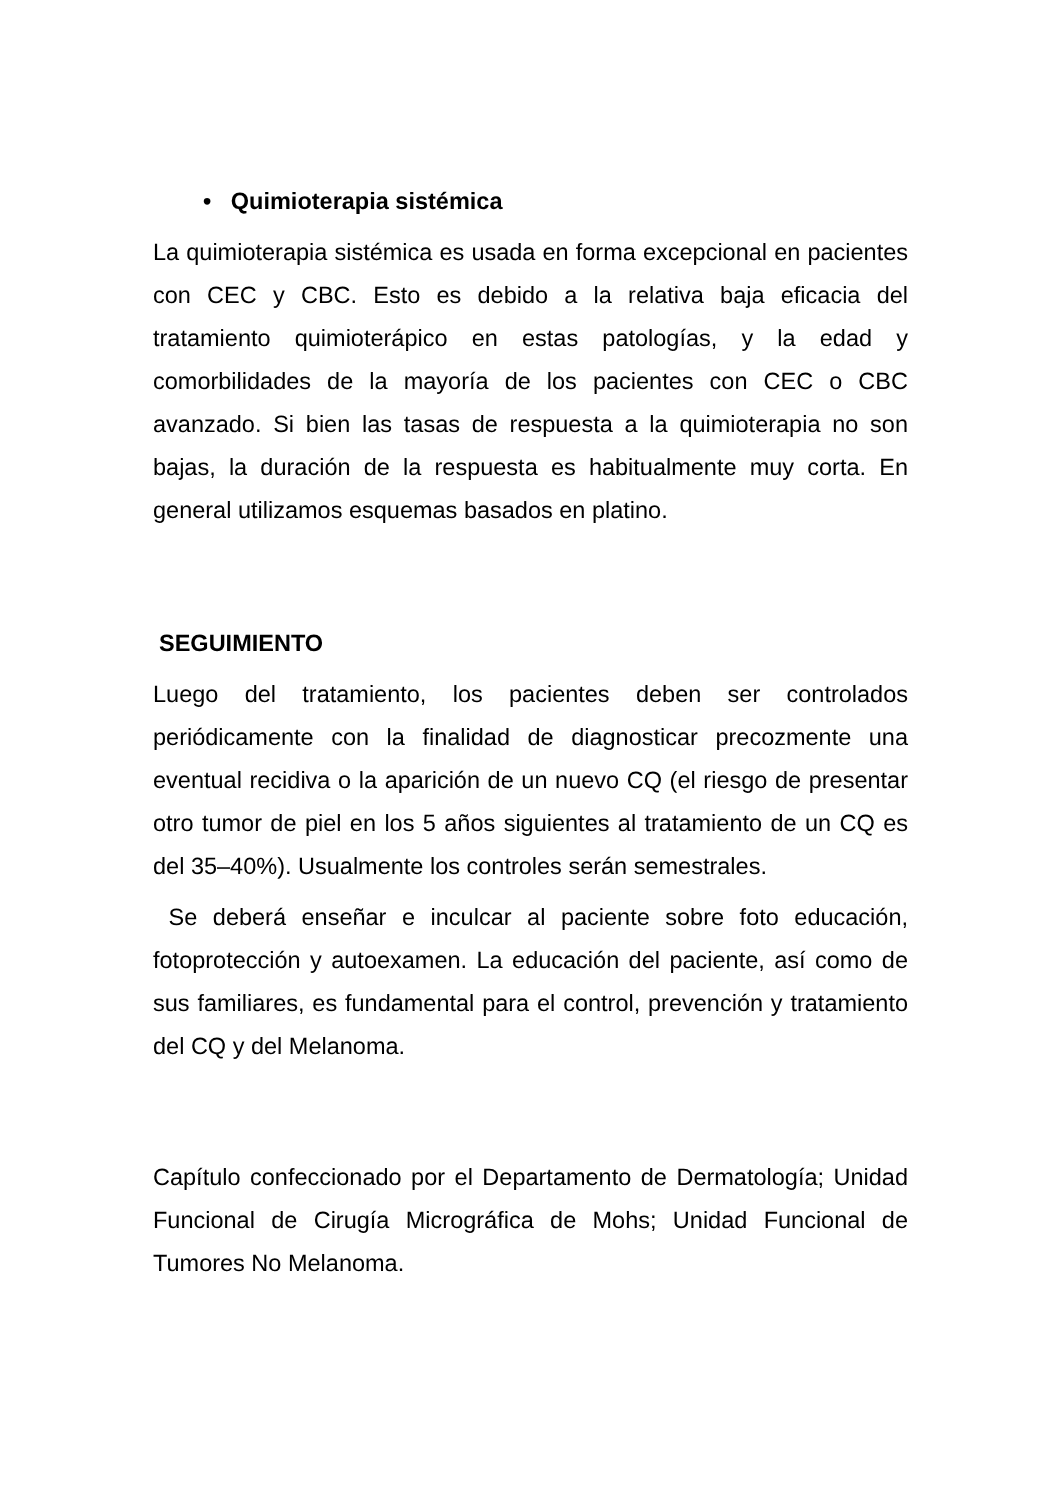• Quimioterapia sistémica
La quimioterapia sistémica es usada en forma excepcional en pacientes con CEC y CBC. Esto es debido a la relativa baja eficacia del tratamiento quimioterápico en estas patologías, y la edad y comorbilidades de la mayoría de los pacientes con CEC o CBC avanzado. Si bien las tasas de respuesta a la quimioterapia no son bajas, la duración de la respuesta es habitualmente muy corta. En general utilizamos esquemas basados en platino.
SEGUIMIENTO
Luego del tratamiento, los pacientes deben ser controlados periódicamente con la finalidad de diagnosticar precozmente una eventual recidiva o la aparición de un nuevo CQ (el riesgo de presentar otro tumor de piel en los 5 años siguientes al tratamiento de un CQ es del 35–40%). Usualmente los controles serán semestrales.
Se deberá enseñar e inculcar al paciente sobre foto educación, fotoprotección y autoexamen. La educación del paciente, así como de sus familiares, es fundamental para el control, prevención y tratamiento del CQ y del Melanoma.
Capítulo confeccionado por el Departamento de Dermatología; Unidad Funcional de Cirugía Micrográfica de Mohs; Unidad Funcional de Tumores No Melanoma.